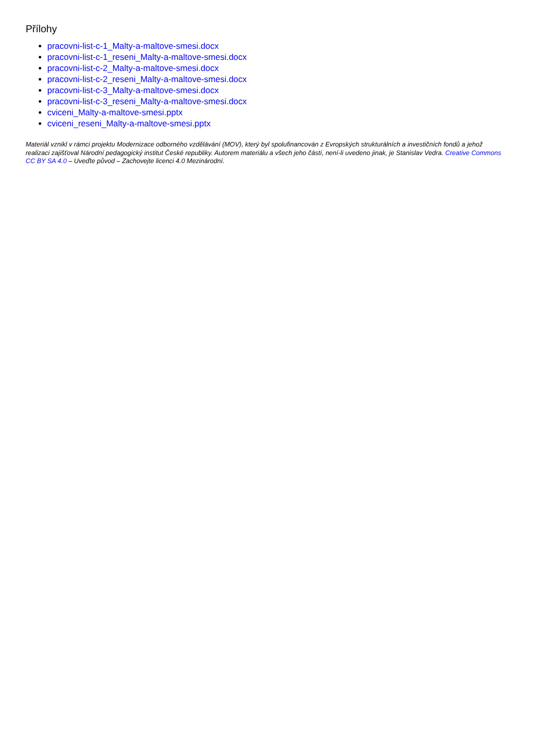Přílohy
pracovni-list-c-1_Malty-a-maltove-smesi.docx
pracovni-list-c-1_reseni_Malty-a-maltove-smesi.docx
pracovni-list-c-2_Malty-a-maltove-smesi.docx
pracovni-list-c-2_reseni_Malty-a-maltove-smesi.docx
pracovni-list-c-3_Malty-a-maltove-smesi.docx
pracovni-list-c-3_reseni_Malty-a-maltove-smesi.docx
cviceni_Malty-a-maltove-smesi.pptx
cviceni_reseni_Malty-a-maltove-smesi.pptx
Materiál vznikl v rámci projektu Modernizace odborného vzdělávání (MOV), který byl spolufinancován z Evropských strukturálních a investičních fondů a jehož realizaci zajišťoval Národní pedagogický institut České republiky. Autorem materiálu a všech jeho částí, není-li uvedeno jinak, je Stanislav Vedra. Creative Commons CC BY SA 4.0 – Uveďte původ – Zachovejte licenci 4.0 Mezinárodní.